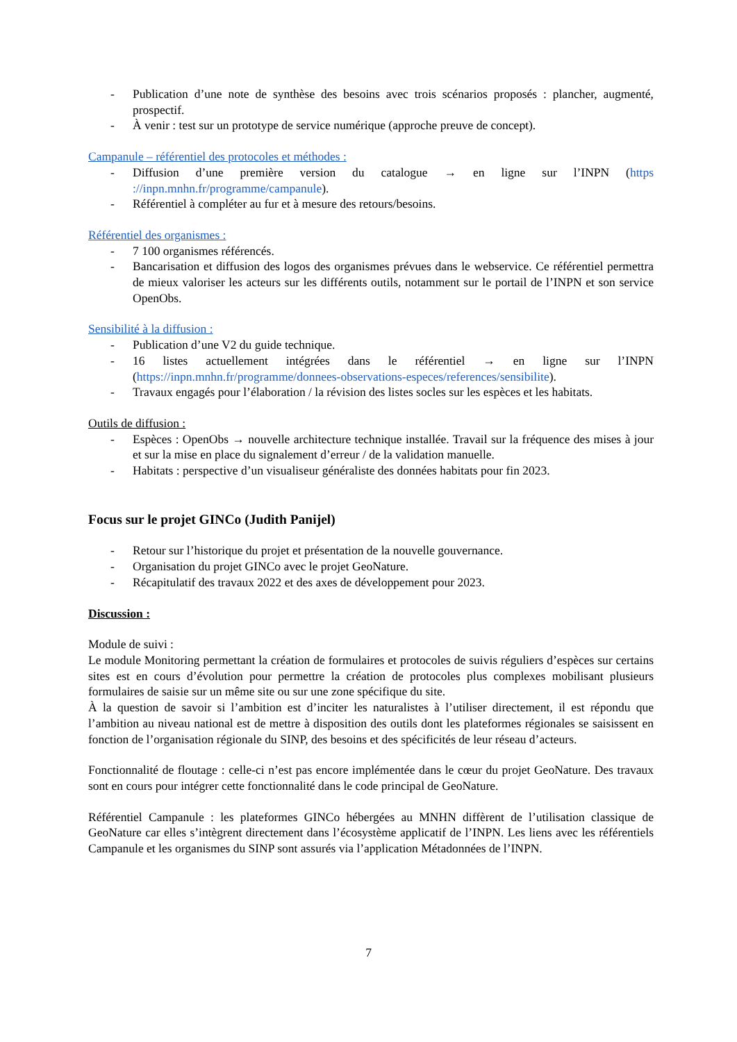- Publication d’une note de synthèse des besoins avec trois scénarios proposés : plancher, augmenté, prospectif.
- À venir : test sur un prototype de service numérique (approche preuve de concept).
Campanule – référentiel des protocoles et méthodes :
- Diffusion d’une première version du catalogue → en ligne sur l’INPN (https ://inpn.mnhn.fr/programme/campanule).
- Référentiel à compléter au fur et à mesure des retours/besoins.
Référentiel des organismes :
- 7 100 organismes référencés.
- Bancarisation et diffusion des logos des organismes prévues dans le webservice. Ce référentiel permettra de mieux valoriser les acteurs sur les différents outils, notamment sur le portail de l’INPN et son service OpenObs.
Sensibilité à la diffusion :
- Publication d’une V2 du guide technique.
- 16 listes actuellement intégrées dans le référentiel → en ligne sur l’INPN (https://inpn.mnhn.fr/programme/donnees-observations-especes/references/sensibilite).
- Travaux engagés pour l’élaboration / la révision des listes socles sur les espèces et les habitats.
Outils de diffusion :
- Espèces : OpenObs → nouvelle architecture technique installée. Travail sur la fréquence des mises à jour et sur la mise en place du signalement d’erreur / de la validation manuelle.
- Habitats : perspective d’un visualiseur généraliste des données habitats pour fin 2023.
Focus sur le projet GINCo (Judith Panijel)
- Retour sur l’historique du projet et présentation de la nouvelle gouvernance.
- Organisation du projet GINCo avec le projet GeoNature.
- Récapitulatif des travaux 2022 et des axes de développement pour 2023.
Discussion :
Module de suivi :
Le module Monitoring permettant la création de formulaires et protocoles de suivis réguliers d’espèces sur certains sites est en cours d’évolution pour permettre la création de protocoles plus complexes mobilisant plusieurs formulaires de saisie sur un même site ou sur une zone spécifique du site.
À la question de savoir si l’ambition est d’inciter les naturalistes à l’utiliser directement, il est répondu que l’ambition au niveau national est de mettre à disposition des outils dont les plateformes régionales se saisissent en fonction de l’organisation régionale du SINP, des besoins et des spécificités de leur réseau d’acteurs.
Fonctionnalité de floutage : celle-ci n’est pas encore implémentée dans le cœur du projet GeoNature. Des travaux sont en cours pour intégrer cette fonctionnalité dans le code principal de GeoNature.
Référentiel Campanule : les plateformes GINCo hébergées au MNHN diffèrent de l’utilisation classique de GeoNature car elles s’intègrent directement dans l’écosystème applicatif de l’INPN. Les liens avec les référentiels Campanule et les organismes du SINP sont assurés via l’application Métadonnées de l’INPN.
7